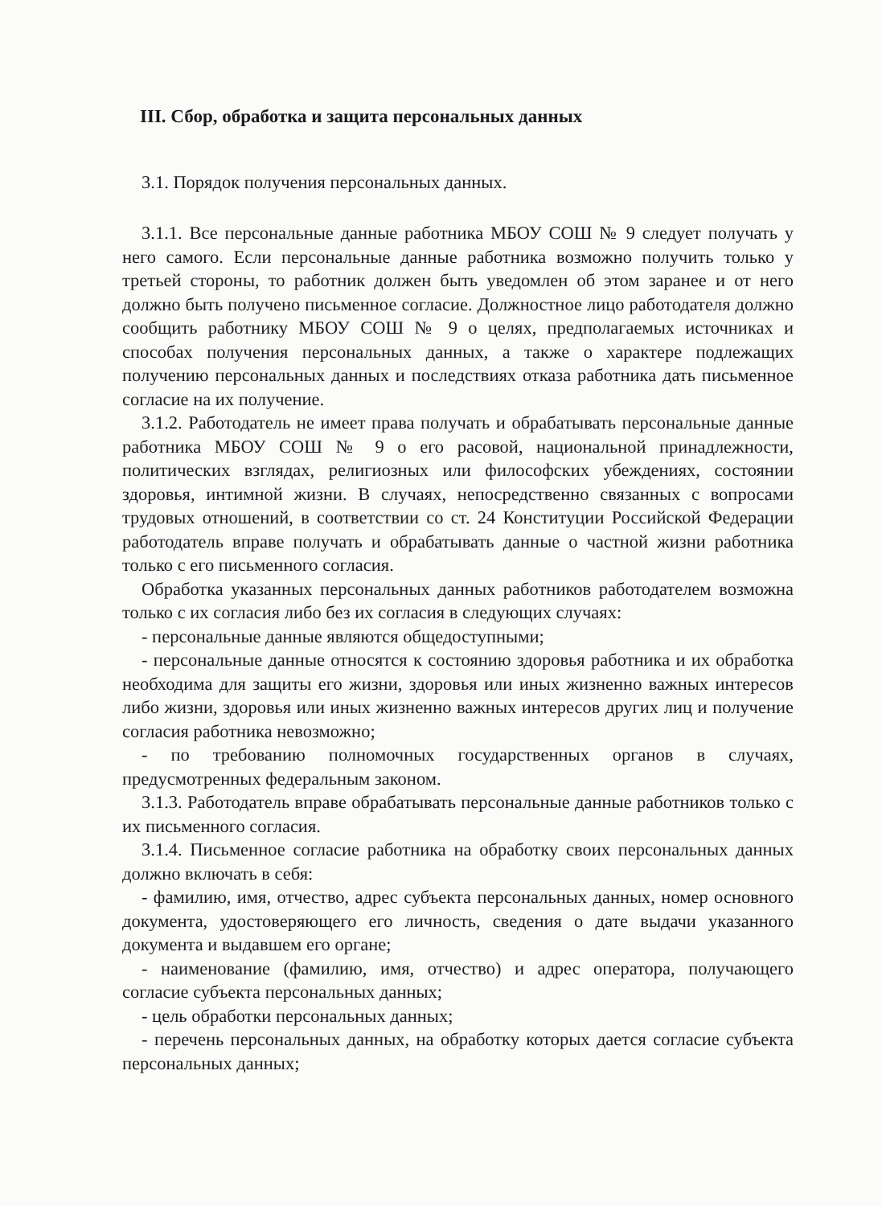III. Сбор, обработка и защита персональных данных
3.1. Порядок получения персональных данных.
3.1.1. Все персональные данные работника МБОУ СОШ № 9 следует получать у него самого. Если персональные данные работника возможно получить только у третьей стороны, то работник должен быть уведомлен об этом заранее и от него должно быть получено письменное согласие. Должностное лицо работодателя должно сообщить работнику МБОУ СОШ № 9 о целях, предполагаемых источниках и способах получения персональных данных, а также о характере подлежащих получению персональных данных и последствиях отказа работника дать письменное согласие на их получение.
3.1.2. Работодатель не имеет права получать и обрабатывать персональные данные работника МБОУ СОШ № 9 о его расовой, национальной принадлежности, политических взглядах, религиозных или философских убеждениях, состоянии здоровья, интимной жизни. В случаях, непосредственно связанных с вопросами трудовых отношений, в соответствии со ст. 24 Конституции Российской Федерации работодатель вправе получать и обрабатывать данные о частной жизни работника только с его письменного согласия.
Обработка указанных персональных данных работников работодателем возможна только с их согласия либо без их согласия в следующих случаях:
- персональные данные являются общедоступными;
- персональные данные относятся к состоянию здоровья работника и их обработка необходима для защиты его жизни, здоровья или иных жизненно важных интересов либо жизни, здоровья или иных жизненно важных интересов других лиц и получение согласия работника невозможно;
- по требованию полномочных государственных органов в случаях, предусмотренных федеральным законом.
3.1.3. Работодатель вправе обрабатывать персональные данные работников только с их письменного согласия.
3.1.4. Письменное согласие работника на обработку своих персональных данных должно включать в себя:
- фамилию, имя, отчество, адрес субъекта персональных данных, номер основного документа, удостоверяющего его личность, сведения о дате выдачи указанного документа и выдавшем его органе;
- наименование (фамилию, имя, отчество) и адрес оператора, получающего согласие субъекта персональных данных;
- цель обработки персональных данных;
- перечень персональных данных, на обработку которых дается согласие субъекта персональных данных;